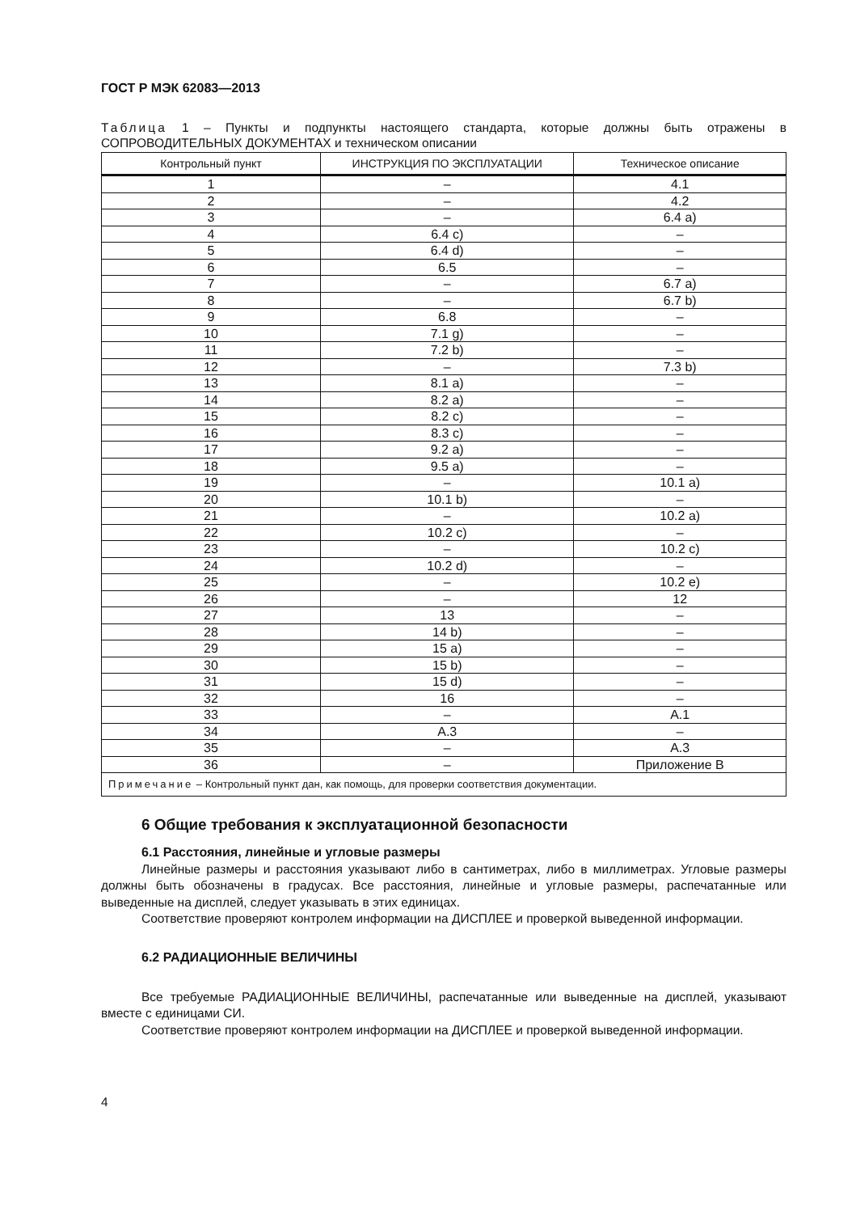ГОСТ Р МЭК 62083—2013
Таблица 1 – Пункты и подпункты настоящего стандарта, которые должны быть отражены в СОПРОВОДИТЕЛЬНЫХ ДОКУМЕНТАХ и техническом описании
| Контрольный пункт | ИНСТРУКЦИЯ ПО ЭКСПЛУАТАЦИИ | Техническое описание |
| --- | --- | --- |
| 1 | – | 4.1 |
| 2 | – | 4.2 |
| 3 | – | 6.4 a) |
| 4 | 6.4 c) | – |
| 5 | 6.4 d) | – |
| 6 | 6.5 | – |
| 7 | – | 6.7 a) |
| 8 | – | 6.7 b) |
| 9 | 6.8 | – |
| 10 | 7.1 g) | – |
| 11 | 7.2 b) | – |
| 12 | – | 7.3 b) |
| 13 | 8.1 a) | – |
| 14 | 8.2 a) | – |
| 15 | 8.2 c) | – |
| 16 | 8.3 c) | – |
| 17 | 9.2 a) | – |
| 18 | 9.5 a) | – |
| 19 | – | 10.1 a) |
| 20 | 10.1 b) | – |
| 21 | – | 10.2 a) |
| 22 | 10.2 c) | – |
| 23 | – | 10.2 c) |
| 24 | 10.2 d) | – |
| 25 | – | 10.2 e) |
| 26 | – | 12 |
| 27 | 13 | – |
| 28 | 14 b) | – |
| 29 | 15 a) | – |
| 30 | 15 b) | – |
| 31 | 15 d) | – |
| 32 | 16 | – |
| 33 | – | A.1 |
| 34 | A.3 | – |
| 35 | – | A.3 |
| 36 | – | Приложение В |
| Примечание – Контрольный пункт дан, как помощь, для проверки соответствия документации. | | |
6 Общие требования к эксплуатационной безопасности
6.1 Расстояния, линейные и угловые размеры
Линейные размеры и расстояния указывают либо в сантиметрах, либо в миллиметрах. Угловые размеры должны быть обозначены в градусах. Все расстояния, линейные и угловые размеры, распечатанные или выведенные на дисплей, следует указывать в этих единицах.
Соответствие проверяют контролем информации на ДИСПЛЕЕ и проверкой выведенной информации.
6.2 РАДИАЦИОННЫЕ ВЕЛИЧИНЫ
Все требуемые РАДИАЦИОННЫЕ ВЕЛИЧИНЫ, распечатанные или выведенные на дисплей, указывают вместе с единицами СИ.
Соответствие проверяют контролем информации на ДИСПЛЕЕ и проверкой выведенной информации.
4